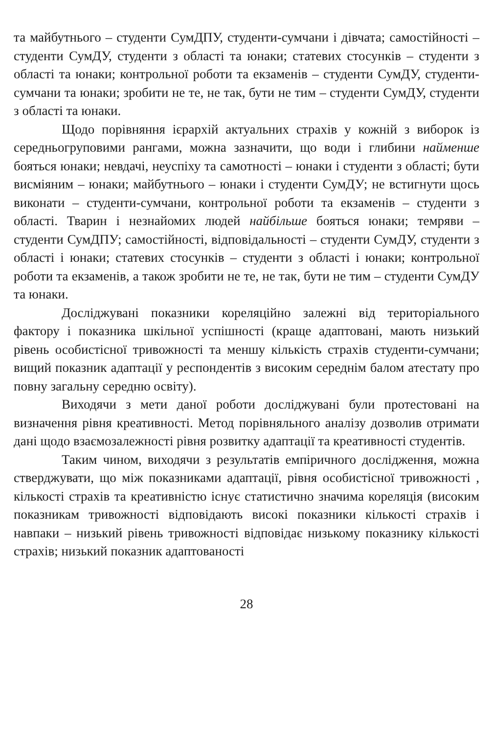та майбутнього – студенти СумДПУ, студенти-сумчани і дівчата; самостійності – студенти СумДУ, студенти з області та юнаки; статевих стосунків – студенти з області та юнаки; контрольної роботи та екзаменів – студенти СумДУ, студенти-сумчани та юнаки; зробити не те, не так, бути не тим – студенти СумДУ, студенти з області та юнаки.
Щодо порівняння ієрархій актуальних страхів у кожній з виборок із середньогруповими рангами, можна зазначити, що води і глибини найменше бояться юнаки; невдачі, неуспіху та самотності – юнаки і студенти з області; бути висміяним – юнаки; майбутнього – юнаки і студенти СумДУ; не встигнути щось виконати – студенти-сумчани, контрольної роботи та екзаменів – студенти з області. Тварин і незнайомих людей найбільше бояться юнаки; темряви – студенти СумДПУ; самостійності, відповідальності – студенти СумДУ, студенти з області і юнаки; статевих стосунків – студенти з області і юнаки; контрольної роботи та екзаменів, а також зробити не те, не так, бути не тим – студенти СумДУ та юнаки.
Досліджувані показники кореляційно залежні від територіального фактору і показника шкільної успішності (краще адаптовані, мають низький рівень особистісної тривожності та меншу кількість страхів студенти-сумчани; вищий показник адаптації у респондентів з високим середнім балом атестату про повну загальну середню освіту).
Виходячи з мети даної роботи досліджувані були протестовані на визначення рівня креативності. Метод порівняльного аналізу дозволив отримати дані щодо взаємозалежності рівня розвитку адаптації та креативності студентів.
Таким чином, виходячи з результатів емпіричного дослідження, можна стверджувати, що між показниками адаптації, рівня особистісної тривожності , кількості страхів та креативністю існує статистично значима кореляція (високим показникам тривожності відповідають високі показники кількості страхів і навпаки – низький рівень тривожності відповідає низькому показнику кількості страхів; низький показник адаптованості
28